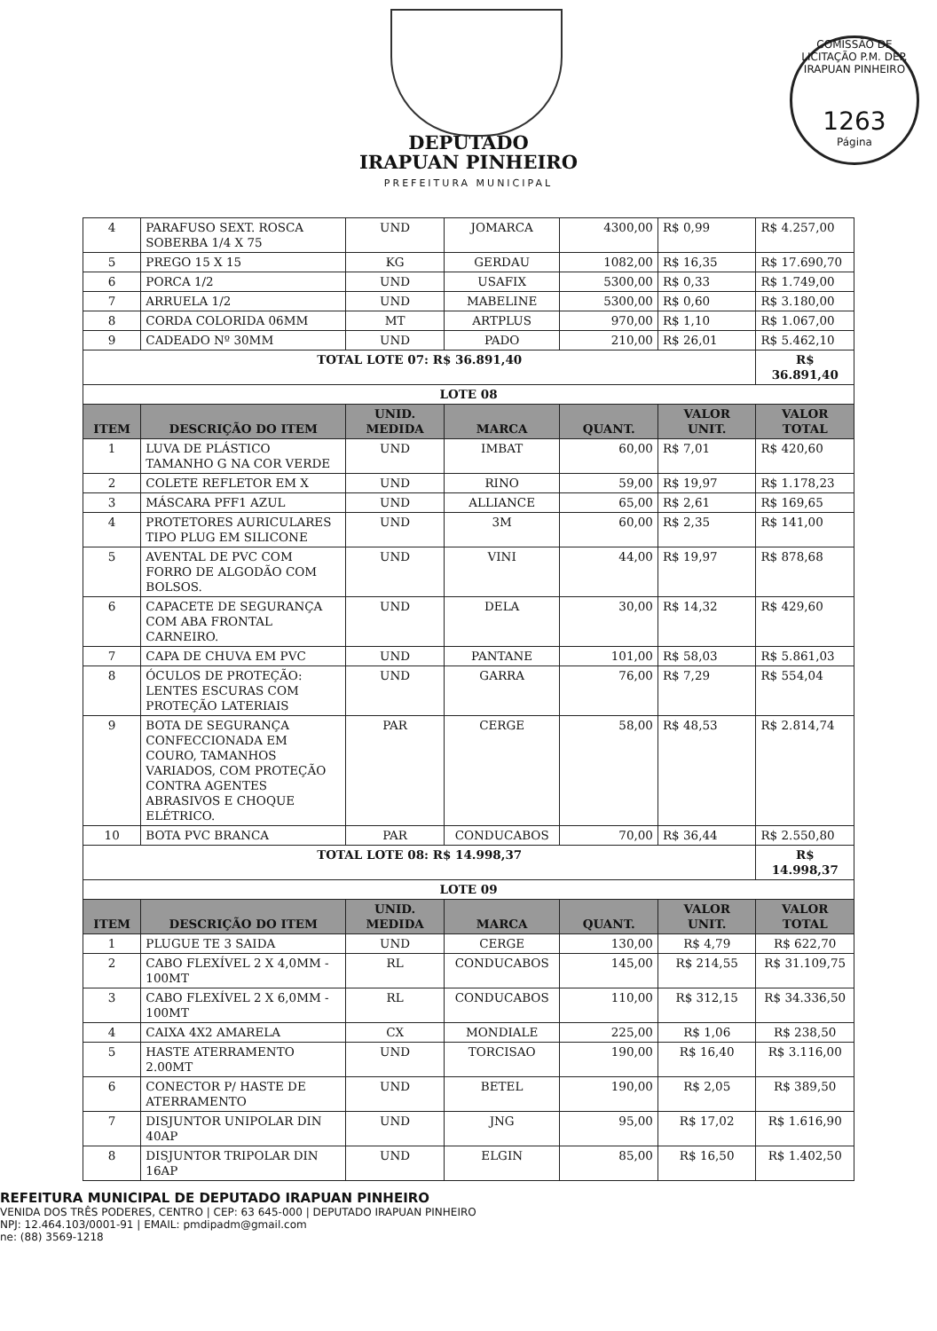COMISSÃO DE LICITAÇÃO P.M. DEP. IRAPUAN PINHEIRO
1263
Página
DEPUTADO
IRAPUAN PINHEIRO
PREFEITURA MUNICIPAL
| 4 | PARAFUSO SEXT. ROSCA SOBERBA 1/4 X 75 | UND | JOMARCA | 4300,00 | R$ 0,99 | R$ 4.257,00 |
| 5 | PREGO 15 X 15 | KG | GERDAU | 1082,00 | R$ 16,35 | R$ 17.690,70 |
| 6 | PORCA 1/2 | UND | USAFIX | 5300,00 | R$ 0,33 | R$ 1.749,00 |
| 7 | ARRUELA 1/2 | UND | MABELINE | 5300,00 | R$ 0,60 | R$ 3.180,00 |
| 8 | CORDA COLORIDA 06MM | MT | ARTPLUS | 970,00 | R$ 1,10 | R$ 1.067,00 |
| 9 | CADEADO Nº 30MM | UND | PADO | 210,00 | R$ 26,01 | R$ 5.462,10 |
| TOTAL LOTE 07: R$ 36.891,40 | | | | | | R$ 36.891,40 |
| LOTE 08 | | | | | | |
| ITEM | DESCRIÇÃO DO ITEM | UNID. MEDIDA | MARCA | QUANT. | VALOR UNIT. | VALOR TOTAL |
| 1 | LUVA DE PLÁSTICO TAMANHO G NA COR VERDE | UND | IMBAT | 60,00 | R$ 7,01 | R$ 420,60 |
| 2 | COLETE REFLETOR EM X | UND | RINO | 59,00 | R$ 19,97 | R$ 1.178,23 |
| 3 | MÁSCARA PFF1 AZUL | UND | ALLIANCE | 65,00 | R$ 2,61 | R$ 169,65 |
| 4 | PROTETORES AURICULARES TIPO PLUG EM SILICONE | UND | 3M | 60,00 | R$ 2,35 | R$ 141,00 |
| 5 | AVENTAL DE PVC COM FORRO DE ALGODÃO COM BOLSOS. | UND | VINI | 44,00 | R$ 19,97 | R$ 878,68 |
| 6 | CAPACETE DE SEGURANÇA COM ABA FRONTAL CARNEIRO. | UND | DELA | 30,00 | R$ 14,32 | R$ 429,60 |
| 7 | CAPA DE CHUVA EM PVC | UND | PANTANE | 101,00 | R$ 58,03 | R$ 5.861,03 |
| 8 | ÓCULOS DE PROTEÇÃO: LENTES ESCURAS COM PROTEÇÃO LATERIAIS | UND | GARRA | 76,00 | R$ 7,29 | R$ 554,04 |
| 9 | BOTA DE SEGURANÇA CONFECCIONADA EM COURO, TAMANHOS VARIADOS, COM PROTEÇÃO CONTRA AGENTES ABRASIVOS E CHOQUE ELÉTRICO. | PAR | CERGE | 58,00 | R$ 48,53 | R$ 2.814,74 |
| 10 | BOTA PVC BRANCA | PAR | CONDUCABOS | 70,00 | R$ 36,44 | R$ 2.550,80 |
| TOTAL LOTE 08: R$ 14.998,37 | | | | | | R$ 14.998,37 |
| LOTE 09 | | | | | | |
| ITEM | DESCRIÇÃO DO ITEM | UNID. MEDIDA | MARCA | QUANT. | VALOR UNIT. | VALOR TOTAL |
| 1 | PLUGUE TE 3 SAIDA | UND | CERGE | 130,00 | R$ 4,79 | R$ 622,70 |
| 2 | CABO FLEXÍVEL 2 X 4,0MM - 100MT | RL | CONDUCABOS | 145,00 | R$ 214,55 | R$ 31.109,75 |
| 3 | CABO FLEXÍVEL 2 X 6,0MM - 100MT | RL | CONDUCABOS | 110,00 | R$ 312,15 | R$ 34.336,50 |
| 4 | CAIXA 4X2 AMARELA | CX | MONDIALE | 225,00 | R$ 1,06 | R$ 238,50 |
| 5 | HASTE ATERRAMENTO 2.00MT | UND | TORCISAO | 190,00 | R$ 16,40 | R$ 3.116,00 |
| 6 | CONECTOR P/ HASTE DE ATERRAMENTO | UND | BETEL | 190,00 | R$ 2,05 | R$ 389,50 |
| 7 | DISJUNTOR UNIPOLAR DIN 40AP | UND | JNG | 95,00 | R$ 17,02 | R$ 1.616,90 |
| 8 | DISJUNTOR TRIPOLAR DIN 16AP | UND | ELGIN | 85,00 | R$ 16,50 | R$ 1.402,50 |
REFEITURA MUNICIPAL DE DEPUTADO IRAPUAN PINHEIRO
VENIDA DOS TRÊS PODERES, CENTRO | CEP: 63 645-000 | DEPUTADO IRAPUAN PINHEIRO
NPJ: 12.464.103/0001-91 | EMAIL: pmdipadm@gmail.com
ne: (88) 3569-1218